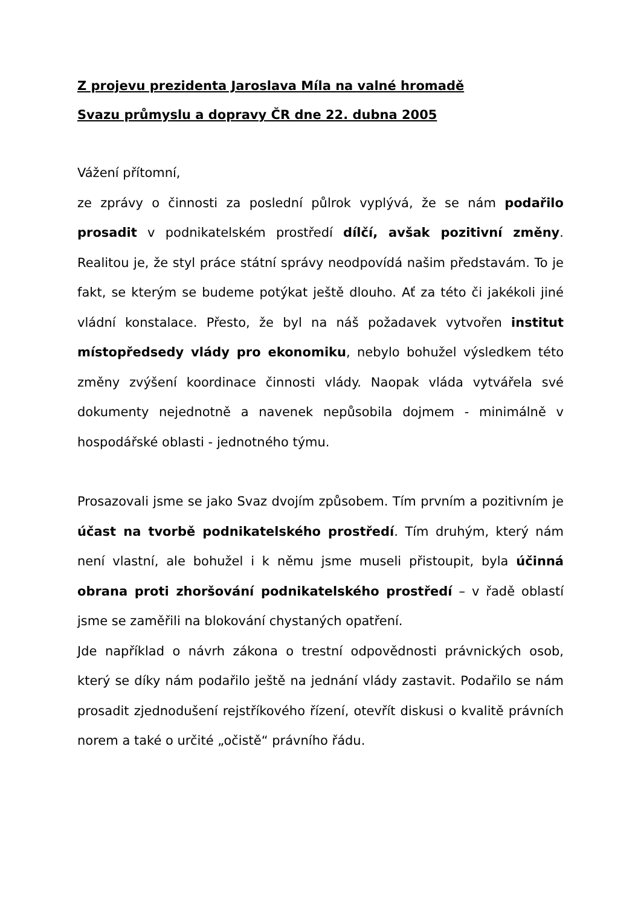Z projevu prezidenta Jaroslava Míla na valné hromadě
Svazu průmyslu a dopravy ČR dne 22. dubna 2005
Vážení přítomní,
ze zprávy o činnosti za poslední půlrok vyplývá, že se nám podařilo prosadit v podnikatelském prostředí dílčí, avšak pozitivní změny. Realitou je, že styl práce státní správy neodpovídá našim představám. To je fakt, se kterým se budeme potýkat ještě dlouho. Ať za této či jakékoli jiné vládní konstalace. Přesto, že byl na náš požadavek vytvořen institut místopředsedy vlády pro ekonomiku, nebylo bohužel výsledkem této změny zvýšení koordinace činnosti vlády. Naopak vláda vytvářela své dokumenty nejednotně a navenek nepůsobila dojmem - minimálně v hospodářské oblasti - jednotného týmu.
Prosazovali jsme se jako Svaz dvojím způsobem. Tím prvním a pozitivním je účast na tvorbě podnikatelského prostředí. Tím druhým, který nám není vlastní, ale bohužel i k němu jsme museli přistoupit, byla účinná obrana proti zhoršování podnikatelského prostředí – v řadě oblastí jsme se zaměřili na blokování chystaných opatření.
Jde například o návrh zákona o trestní odpovědnosti právnických osob, který se díky nám podařilo ještě na jednání vlády zastavit. Podařilo se nám prosadit zjednodušení rejstříkového řízení, otevřít diskusi o kvalitě právních norem a také o určité „očistě“ právního řádu.